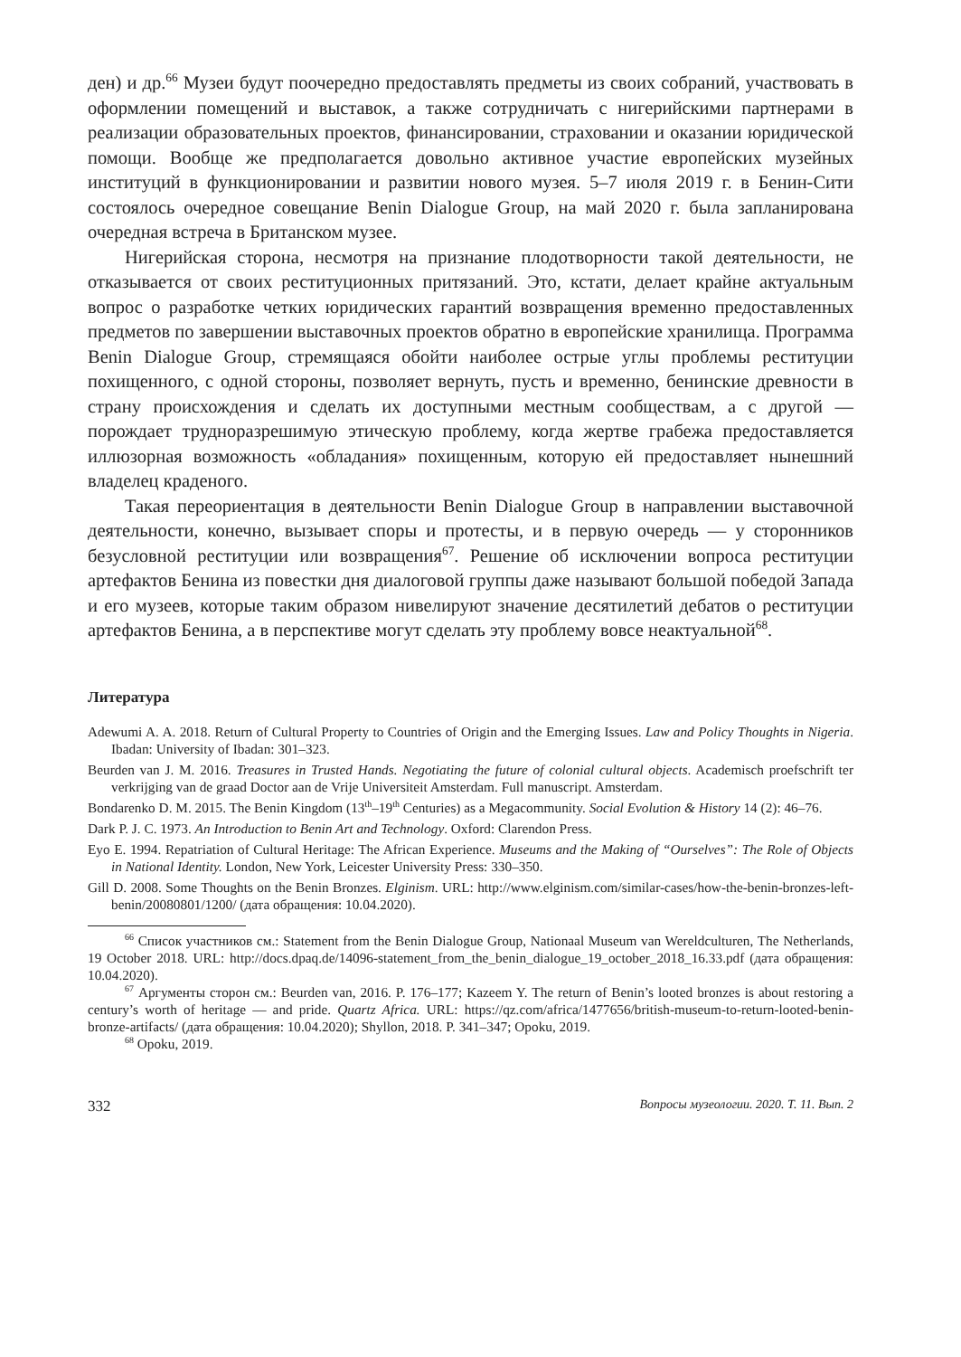ден) и др.<sup>66</sup> Музеи будут поочередно предоставлять предметы из своих собраний, участвовать в оформлении помещений и выставок, а также сотрудничать с нигерийскими партнерами в реализации образовательных проектов, финансировании, страховании и оказании юридической помощи. Вообще же предполагается довольно активное участие европейских музейных институций в функционировании и развитии нового музея. 5–7 июля 2019 г. в Бенин-Сити состоялось очередное совещание Benin Dialogue Group, на май 2020 г. была запланирована очередная встреча в Британском музее.
Нигерийская сторона, несмотря на признание плодотворности такой деятельности, не отказывается от своих реституционных притязаний. Это, кстати, делает крайне актуальным вопрос о разработке четких юридических гарантий возвращения временно предоставленных предметов по завершении выставочных проектов обратно в европейские хранилища. Программа Benin Dialogue Group, стремящаяся обойти наиболее острые углы проблемы реституции похищенного, с одной стороны, позволяет вернуть, пусть и временно, бенинские древности в страну происхождения и сделать их доступными местным сообществам, а с другой — порождает трудноразрешимую этическую проблему, когда жертве грабежа предоставляется иллюзорная возможность «обладания» похищенным, которую ей предоставляет нынешний владелец краденого.
Такая переориентация в деятельности Benin Dialogue Group в направлении выставочной деятельности, конечно, вызывает споры и протесты, и в первую очередь — у сторонников безусловной реституции или возвращения<sup>67</sup>. Решение об исключении вопроса реституции артефактов Бенина из повестки дня диалоговой группы даже называют большой победой Запада и его музеев, которые таким образом нивелируют значение десятилетий дебатов о реституции артефактов Бенина, а в перспективе могут сделать эту проблему вовсе неактуальной<sup>68</sup>.
Литература
Adewumi A. A. 2018. Return of Cultural Property to Countries of Origin and the Emerging Issues. Law and Policy Thoughts in Nigeria. Ibadan: University of Ibadan: 301–323.
Beurden van J. M. 2016. Treasures in Trusted Hands. Negotiating the future of colonial cultural objects. Academisch proefschrift ter verkrijging van de graad Doctor aan de Vrije Universiteit Amsterdam. Full manuscript. Amsterdam.
Bondarenko D. M. 2015. The Benin Kingdom (13<sup>th</sup>–19<sup>th</sup> Centuries) as a Megacommunity. Social Evolution & History 14 (2): 46–76.
Dark P. J. C. 1973. An Introduction to Benin Art and Technology. Oxford: Clarendon Press.
Eyo E. 1994. Repatriation of Cultural Heritage: The African Experience. Museums and the Making of “Ourselves”: The Role of Objects in National Identity. London, New York, Leicester University Press: 330–350.
Gill D. 2008. Some Thoughts on the Benin Bronzes. Elginism. URL: http://www.elginism.com/similar-cases/how-the-benin-bronzes-left-benin/20080801/1200/ (дата обращения: 10.04.2020).
<sup>66</sup> Список участников см.: Statement from the Benin Dialogue Group, Nationaal Museum van Wereldculturen, The Netherlands, 19 October 2018. URL: http://docs.dpaq.de/14096-statement_from_the_benin_dialogue_19_october_2018_16.33.pdf (дата обращения: 10.04.2020).
<sup>67</sup> Аргументы сторон см.: Beurden van, 2016. P. 176–177; Kazeem Y. The return of Benin’s looted bronzes is about restoring a century’s worth of heritage — and pride. Quartz Africa. URL: https://qz.com/africa/1477656/british-museum-to-return-looted-benin-bronze-artifacts/ (дата обращения: 10.04.2020); Shyllon, 2018. P. 341–347; Opoku, 2019.
<sup>68</sup> Opoku, 2019.
332 Вопросы музеологии. 2020. Т. 11. Вып. 2